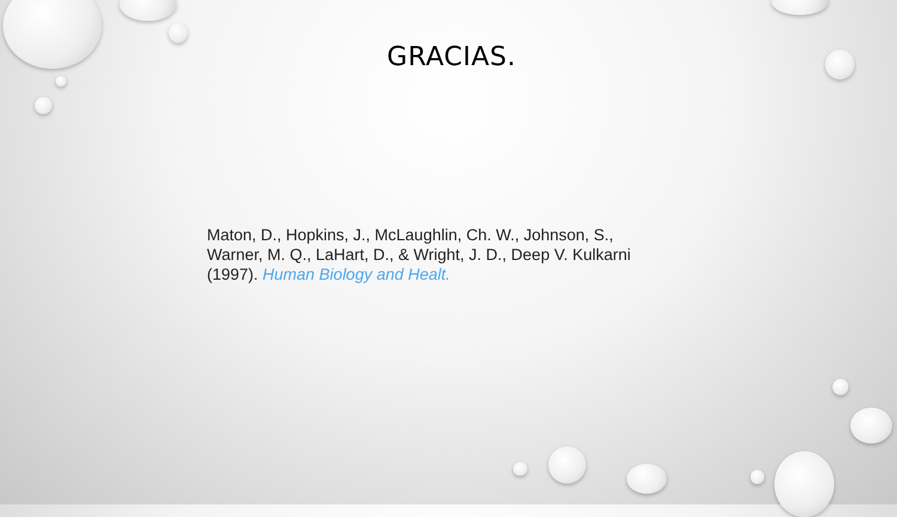GRACIAS.
Maton, D., Hopkins, J., McLaughlin, Ch. W., Johnson, S., Warner, M. Q., LaHart, D., & Wright, J. D., Deep V. Kulkarni (1997). Human Biology and Healt.